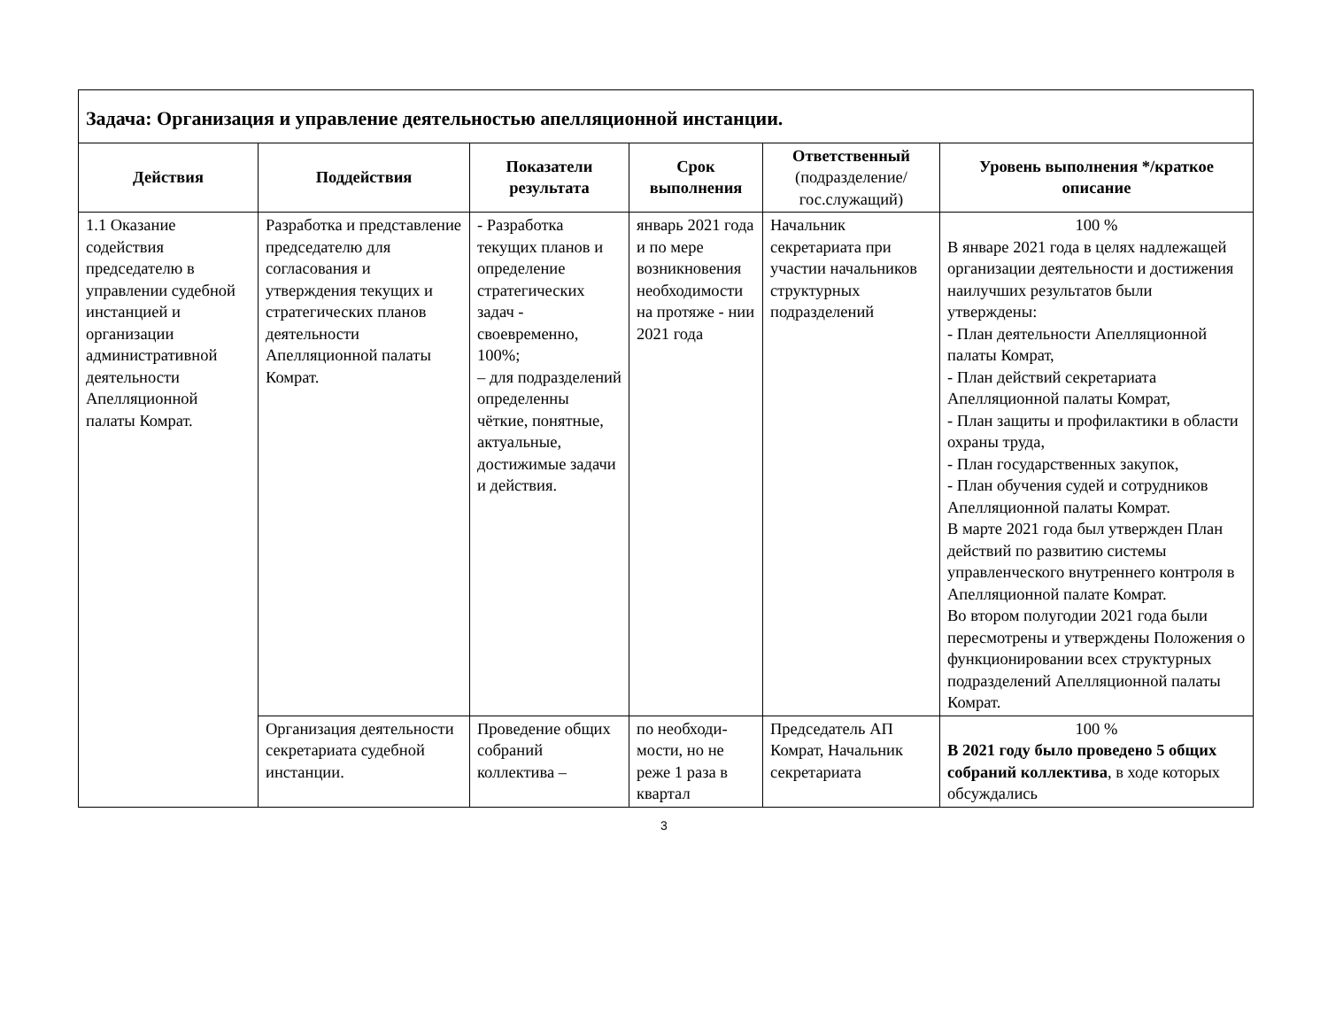| Задача: Организация и управление деятельностью апелляционной инстанции. | | | | | |
| Действия | Поддействия | Показатели результата | Срок выполнения | Ответственный (подразделение/ гос.служащий) | Уровень выполнения */краткое описание |
| 1.1 Оказание содействия председателю в управлении судебной инстанцией и организации административной деятельности Апелляционной палаты Комрат. | Разработка и представление председателю для согласования и утверждения текущих и стратегических планов деятельности Апелляционной палаты Комрат. | - Разработка текущих планов и определение стратегических задач - своевременно, 100%; – для подразделений определенны чёткие, понятные, актуальные, достижимые задачи и действия. | январь 2021 года и по мере возникновения необходимости на протяже - нии 2021 года | Начальник секретариата при участии начальников структурных подразделений | 100 % В январе 2021 года в целях надлежащей организации деятельности и достижения наилучших результатов были утверждены: - План деятельности Апелляционной палаты Комрат, - План действий секретариата Апелляционной палаты Комрат, - План защиты и профилактики в области охраны труда, - План государственных закупок, - План обучения судей и сотрудников Апелляционной палаты Комрат. В марте 2021 года был утвержден План действий по развитию системы управленческого внутреннего контроля в Апелляционной палате Комрат. Во втором полугодии 2021 года были пересмотрены и утверждены Положения о функционировании всех структурных подразделений Апелляционной палаты Комрат. |
| | Организация деятельности секретариата судебной инстанции. | Проведение общих собраний коллектива – | по необходи-мости, но не реже 1 раза в квартал | Председатель АП Комрат, Начальник секретариата | 100 % В 2021 году было проведено 5 общих собраний коллектива , в ходе которых обсуждались |
3